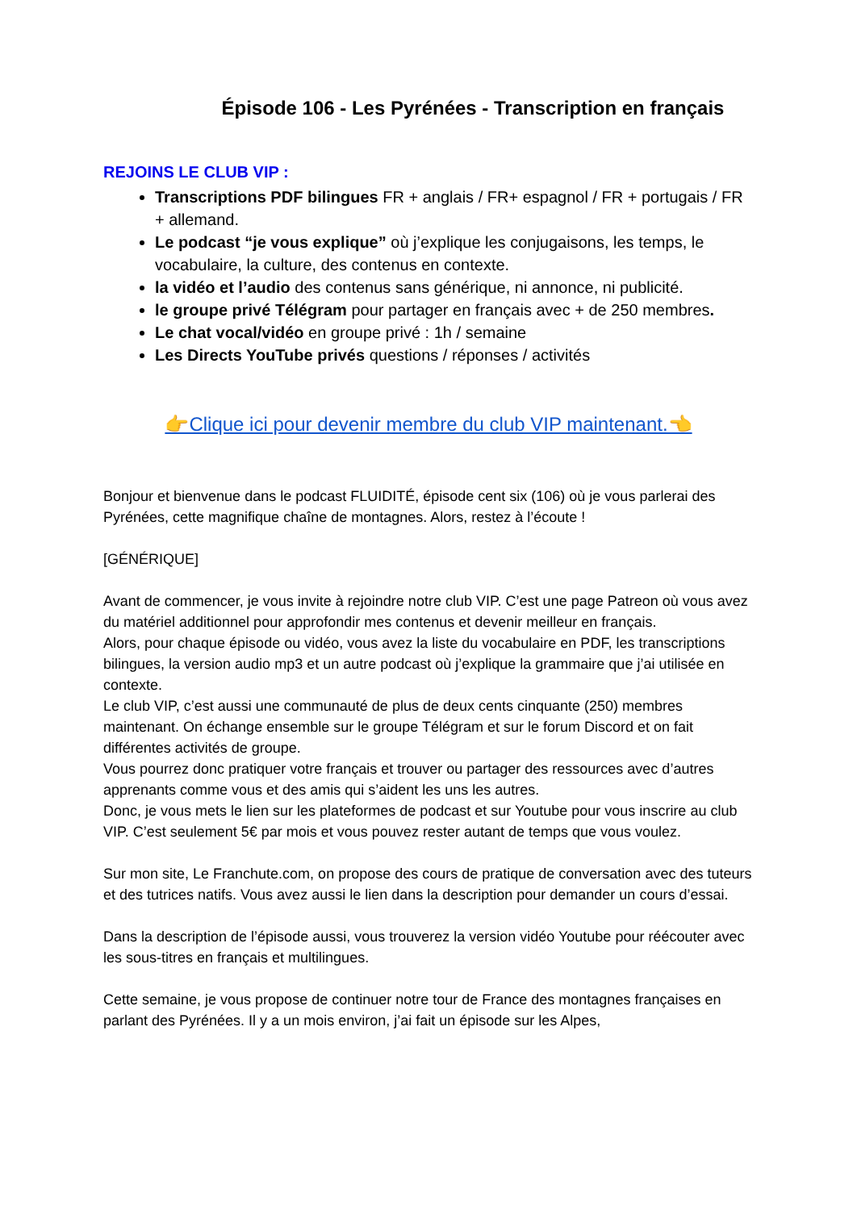Épisode 106 - Les Pyrénées - Transcription en français
REJOINS LE CLUB VIP :
Transcriptions PDF bilingues FR + anglais / FR+ espagnol / FR + portugais / FR + allemand.
Le podcast “je vous explique” où j’explique les conjugaisons, les temps, le vocabulaire, la culture, des contenus en contexte.
la vidéo et l’audio des contenus sans générique, ni annonce, ni publicité.
le groupe privé Télégram pour partager en français avec + de 250 membres.
Le chat vocal/vidéo en groupe privé : 1h / semaine
Les Directs YouTube privés questions / réponses / activités
👉Clique ici pour devenir membre du club VIP maintenant.👈
Bonjour et bienvenue dans le podcast FLUIDITÉ, épisode cent six (106) où je vous parlerai des Pyrénées, cette magnifique chaîne de montagnes. Alors, restez à l’écoute !
[GÉNÉRIQUE]
Avant de commencer, je vous invite à rejoindre notre club VIP. C’est une page Patreon où vous avez du matériel additionnel pour approfondir mes contenus et devenir meilleur en français.
Alors, pour chaque épisode ou vidéo, vous avez la liste du vocabulaire en PDF, les transcriptions bilingues, la version audio mp3 et un autre podcast où j’explique la grammaire que j’ai utilisée en contexte.
Le club VIP, c’est aussi une communauté de plus de deux cents cinquante (250) membres maintenant. On échange ensemble sur le groupe Télégram et sur le forum Discord et on fait différentes activités de groupe.
Vous pourrez donc pratiquer votre français et trouver ou partager des ressources avec d’autres apprenants comme vous et des amis qui s’aident les uns les autres.
Donc, je vous mets le lien sur les plateformes de podcast et sur Youtube pour vous inscrire au club VIP. C’est seulement 5€ par mois et vous pouvez rester autant de temps que vous voulez.
Sur mon site, Le Franchute.com, on propose des cours de pratique de conversation avec des tuteurs et des tutrices natifs. Vous avez aussi le lien dans la description pour demander un cours d’essai.
Dans la description de l’épisode aussi, vous trouverez la version vidéo Youtube pour réécouter avec les sous-titres en français et multilingues.
Cette semaine, je vous propose de continuer notre tour de France des montagnes françaises en parlant des Pyrénées. Il y a un mois environ, j’ai fait un épisode sur les Alpes,